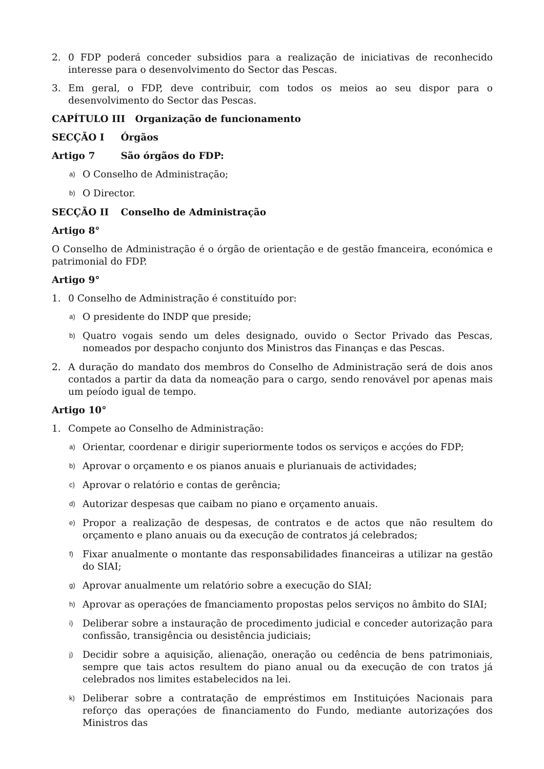2. 0 FDP poderá conceder subsidios para a realização de iniciativas de reconhecido interesse para o desenvolvimento do Sector das Pescas.
3. Em geral, o FDP, deve contribuir, com todos os meios ao seu dispor para o desenvolvimento do Sector das Pescas.
CAPÍTULO III Organização de funcionamento
SECÇÃO I Órgãos
Artigo 7 São órgãos do FDP:
a) O Conselho de Administração;
b) O Director.
SECÇÃO II Conselho de Administração
Artigo 8°
O Conselho de Administração é o órgão de orientação e de gestão fmanceira, económica e patrimonial do FDP.
Artigo 9°
1. 0 Conselho de Administração é constituído por:
a) O presidente do INDP que preside;
b) Quatro vogais sendo um deles designado, ouvido o Sector Privado das Pescas, nomeados por despacho conjunto dos Ministros das Finanças e das Pescas.
2. A duração do mandato dos membros do Conselho de Administração será de dois anos contados a partir da data da nomeação para o cargo, sendo renovável por apenas mais um peíodo igual de tempo.
Artigo 10°
1. Compete ao Conselho de Administração:
a) Orientar, coordenar e dirigir superiormente todos os serviços e acçóes do FDP;
b) Aprovar o orçamento e os pianos anuais e plurianuais de actividades;
c) Aprovar o relatório e contas de gerência;
d) Autorizar despesas que caibam no piano e orçamento anuais.
e) Propor a realização de despesas, de contratos e de actos que não resultem do orçamento e plano anuais ou da execução de contratos já celebrados;
f) Fixar anualmente o montante das responsabilidades financeiras a utilizar na gestão do SIAI;
g) Aprovar anualmente um relatório sobre a execução do SIAI;
h) Aprovar as operaçóes de fmanciamento propostas pelos serviços no âmbito do SIAI;
i) Deliberar sobre a instauração de procedimento judicial e conceder autorização para confissão, transigência ou desistência judiciais;
j) Decidir sobre a aquisição, alienação, oneração ou cedência de bens patrimoniais, sempre que tais actos resultem do piano anual ou da execução de con tratos já celebrados nos limites estabelecidos na lei.
k) Deliberar sobre a contratação de empréstimos em Instituiçóes Nacionais para reforço das operaçóes de financiamento do Fundo, mediante autorizaçóes dos Ministros das